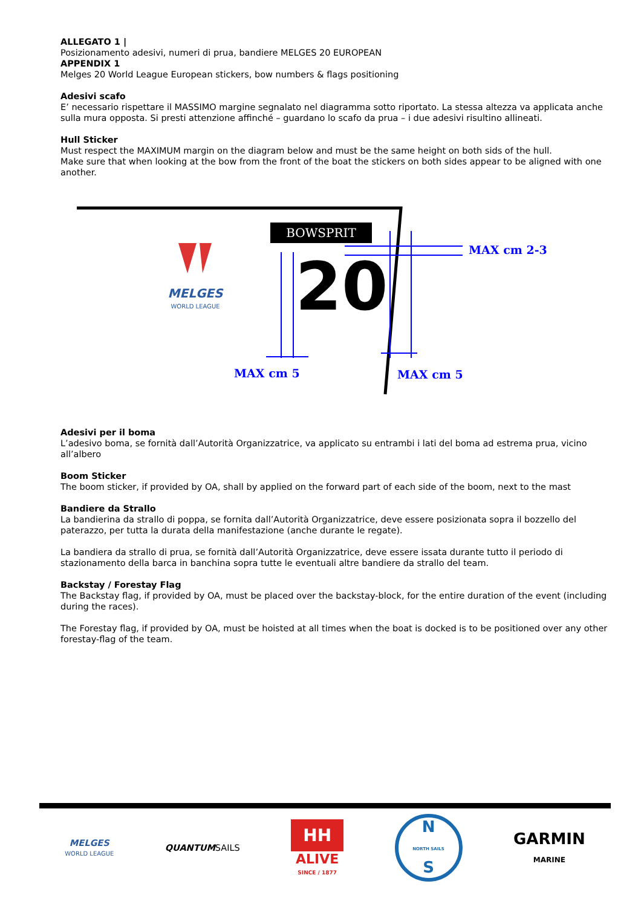ALLEGATO 1 |
Posizionamento adesivi, numeri di prua, bandiere MELGES 20 EUROPEAN
APPENDIX 1
Melges 20 World League European stickers, bow numbers & flags positioning
Adesivi scafo
E’ necessario rispettare il MASSIMO margine segnalato nel diagramma sotto riportato. La stessa altezza va applicata anche sulla mura opposta. Si presti attenzione affinché – guardano lo scafo da prua – i due adesivi risultino allineati.
Hull Sticker
Must respect the MAXIMUM margin on the diagram below and must be the same height on both sids of the hull.
Make sure that when looking at the bow from the front of the boat the stickers on both sides appear to be aligned with one another.
BOWSPRIT
MELGES
WORLD LEAGUE
20
MAX cm 2-3
MAX cm 5
MAX cm 5
Adesivi per il boma
L’adesivo boma, se fornità dall’Autorità Organizzatrice, va applicato su entrambi i lati del boma ad estrema prua, vicino all’albero
Boom Sticker
The boom sticker, if provided by OA, shall by applied on the forward part of each side of the boom, next to the mast
Bandiere da Strallo
La bandierina da strallo di poppa, se fornita dall’Autorità Organizzatrice, deve essere posizionata sopra il bozzello del paterazzo, per tutta la durata della manifestazione (anche durante le regate).
La bandiera da strallo di prua, se fornità dall’Autorità Organizzatrice, deve essere issata durante tutto il periodo di stazionamento della barca in banchina sopra tutte le eventuali altre bandiere da strallo del team.
Backstay / Forestay Flag
The Backstay flag, if provided by OA, must be placed over the backstay-block, for the entire duration of the event (including during the races).
The Forestay flag, if provided by OA, must be hoisted at all times when the boat is docked is to be positioned over any other forestay-flag of the team.
MELGES
WORLD LEAGUE
QUANTUM SAILS
HH
ALIVE
SINCE / 1877
N
NORTH SAILS
S
GARMIN
MARINE